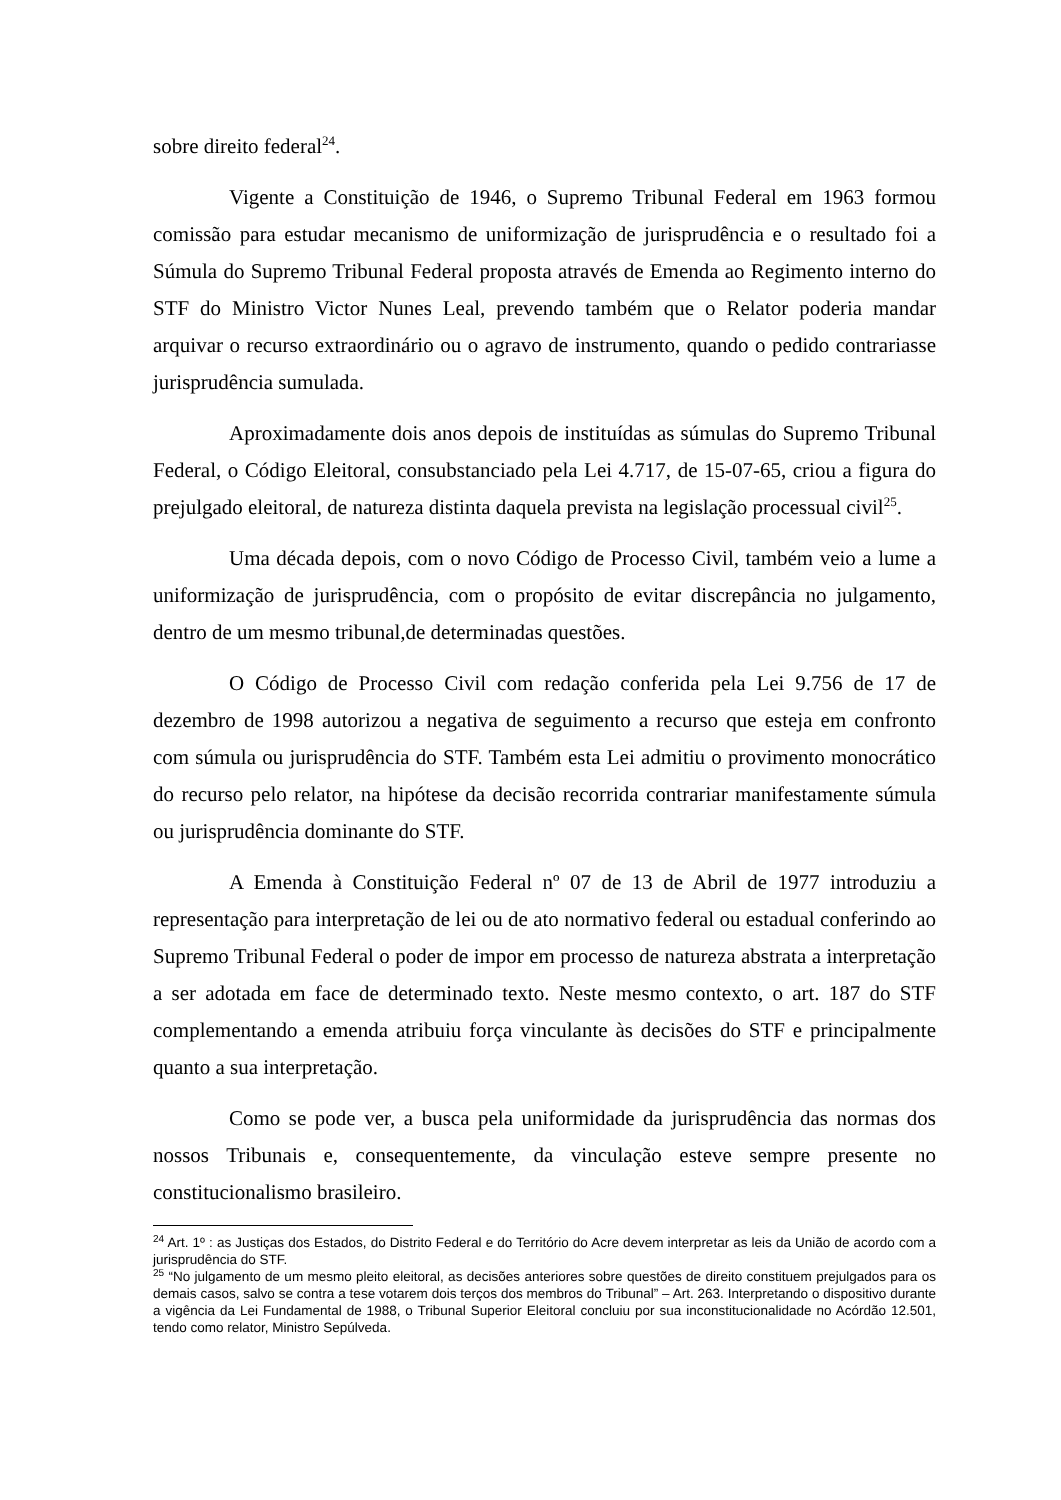sobre direito federal<sup>24</sup>.
Vigente a Constituição de 1946, o Supremo Tribunal Federal em 1963 formou comissão para estudar mecanismo de uniformização de jurisprudência e o resultado foi a Súmula do Supremo Tribunal Federal proposta através de Emenda ao Regimento interno do STF do Ministro Victor Nunes Leal, prevendo também que o Relator poderia mandar arquivar o recurso extraordinário ou o agravo de instrumento, quando o pedido contrariasse jurisprudência sumulada.
Aproximadamente dois anos depois de instituídas as súmulas do Supremo Tribunal Federal, o Código Eleitoral, consubstanciado pela Lei 4.717, de 15-07-65, criou a figura do prejulgado eleitoral, de natureza distinta daquela prevista na legislação processual civil<sup>25</sup>.
Uma década depois, com o novo Código de Processo Civil, também veio a lume a uniformização de jurisprudência, com o propósito de evitar discrepância no julgamento, dentro de um mesmo tribunal,de determinadas questões.
O Código de Processo Civil com redação conferida pela Lei 9.756 de 17 de dezembro de 1998 autorizou a negativa de seguimento a recurso que esteja em confronto com súmula ou jurisprudência do STF. Também esta Lei admitiu o provimento monocrático do recurso pelo relator, na hipótese da decisão recorrida contrariar manifestamente súmula ou jurisprudência dominante do STF.
A Emenda à Constituição Federal nº 07 de 13 de Abril de 1977 introduziu a representação para interpretação de lei ou de ato normativo federal ou estadual conferindo ao Supremo Tribunal Federal o poder de impor em processo de natureza abstrata a interpretação a ser adotada em face de determinado texto. Neste mesmo contexto, o art. 187 do STF complementando a emenda atribuiu força vinculante às decisões do STF e principalmente quanto a sua interpretação.
Como se pode ver, a busca pela uniformidade da jurisprudência das normas dos nossos Tribunais e, consequentemente, da vinculação esteve sempre presente no constitucionalismo brasileiro.
<sup>24</sup> Art. 1º : as Justiças dos Estados, do Distrito Federal e do Território do Acre devem interpretar as leis da União de acordo com a jurisprudência do STF.
<sup>25</sup> “No julgamento de um mesmo pleito eleitoral, as decisões anteriores sobre questões de direito constituem prejulgados para os demais casos, salvo se contra a tese votarem dois terços dos membros do Tribunal” – Art. 263. Interpretando o dispositivo durante a vigência da Lei Fundamental de 1988, o Tribunal Superior Eleitoral concluiu por sua inconstitucionalidade no Acórdão 12.501, tendo como relator, Ministro Sepúlveda.